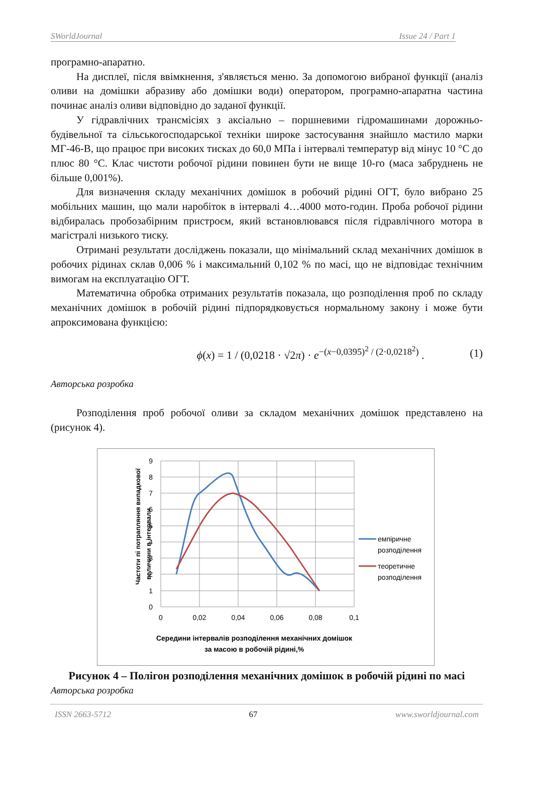SWorldJournal Issue 24 / Part 1
програмно-апаратно.
На дисплеї, після ввімкнення, з'являється меню. За допомогою вибраної функції (аналіз оливи на домішки абразиву або домішки води) оператором, програмно-апаратна частина починає аналіз оливи відповідно до заданої функції.
У гідравлічних трансмісіях з аксіально – поршневими гідромашинами дорожньо-будівельної та сільськогосподарської техніки широке застосування знайшло мастило марки МГ-46-В, що працює при високих тисках до 60,0 МПа і інтервалі температур від мінус 10 °С до плюс 80 °С. Клас чистоти робочої рідини повинен бути не вище 10-го (маса забруднень не більше 0,001%).
Для визначення складу механічних домішок в робочий рідині ОГТ, було вибрано 25 мобільних машин, що мали наробіток в інтервалі 4…4000 мото-годин. Проба робочої рідини відбиралась пробозабірним пристроєм, який встановлювався після гідравлічного мотора в магістралі низького тиску.
Отримані результати досліджень показали, що мінімальний склад механічних домішок в робочих рідинах склав 0,006 % і максимальний 0,102 % по масі, що не відповідає технічним вимогам на експлуатацію ОГТ.
Математична обробка отриманих результатів показала, що розподілення проб по складу механічних домішок в робочій рідині підпорядковується нормальному закону і може бути апроксимована функцією:
ϕ(x) = 1 / (0,0218 · √2π) · e<sup>−(x−0,0395)<sup>2</sup> / (2·0,0218<sup>2</sup>)</sup> . (1)
Авторська розробка
Розподілення проб робочої оливи за складом механічних домішок представлено на (рисунок 4).
9
8
7
6
5
4
3
2
1
0
0
0,02
0,04
0,06
0,08
0,1
Частоти пі потрапляння випадкової
величини в інтервали
емпіричне
розподілення
теоретичне
розподілення
Середини інтервалів розподілення механічних домішок
за масою в робочій рідині,%
Рисунок 4 – Полігон розподілення механічних домішок в робочій рідині по масі
Авторська розробка
ISSN 2663-5712 67 www.sworldjournal.com